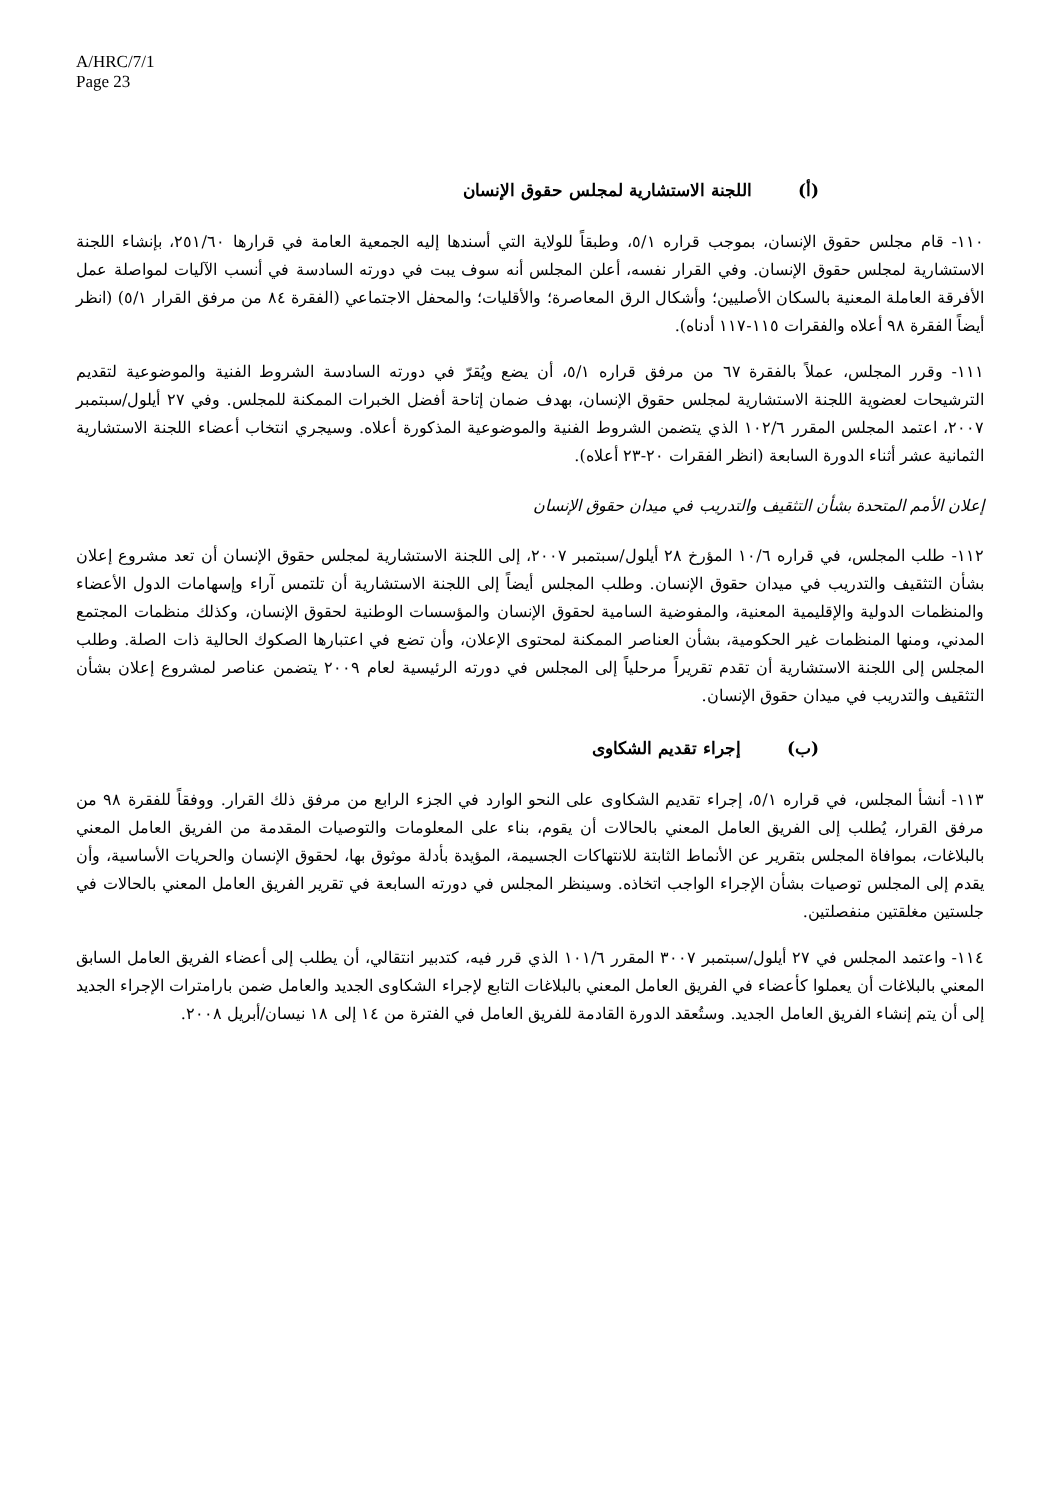A/HRC/7/1
Page 23
(أ) اللجنة الاستشارية لمجلس حقوق الإنسان
١١٠- قام مجلس حقوق الإنسان، بموجب قراره ٥/١، وطبقاً للولاية التي أسندها إليه الجمعية العامة في قرارها ٢٥١/٦٠، بإنشاء اللجنة الاستشارية لمجلس حقوق الإنسان. وفي القرار نفسه، أعلن المجلس أنه سوف يبت في دورته السادسة في أنسب الآليات لمواصلة عمل الأفرقة العاملة المعنية بالسكان الأصليين؛ وأشكال الرق المعاصرة؛ والأقليات؛ والمحفل الاجتماعي (الفقرة ٨٤ من مرفق القرار ٥/١) (انظر أيضاً الفقرة ٩٨ أعلاه والفقرات ١١٥-١١٧ أدناه).
١١١- وقرر المجلس، عملاً بالفقرة ٦٧ من مرفق قراره ٥/١، أن يضع ويُقرّ في دورته السادسة الشروط الفنية والموضوعية لتقديم الترشيحات لعضوية اللجنة الاستشارية لمجلس حقوق الإنسان، بهدف ضمان إتاحة أفضل الخبرات الممكنة للمجلس. وفي ٢٧ أيلول/سبتمبر ٢٠٠٧، اعتمد المجلس المقرر ١٠٢/٦ الذي يتضمن الشروط الفنية والموضوعية المذكورة أعلاه. وسيجري انتخاب أعضاء اللجنة الاستشارية الثمانية عشر أثناء الدورة السابعة (انظر الفقرات ٢٠-٢٣ أعلاه).
إعلان الأمم المتحدة بشأن التثقيف والتدريب في ميدان حقوق الإنسان
١١٢- طلب المجلس، في قراره ١٠/٦ المؤرخ ٢٨ أيلول/سبتمبر ٢٠٠٧، إلى اللجنة الاستشارية لمجلس حقوق الإنسان أن تعد مشروع إعلان بشأن التثقيف والتدريب في ميدان حقوق الإنسان. وطلب المجلس أيضاً إلى اللجنة الاستشارية أن تلتمس آراء وإسهامات الدول الأعضاء والمنظمات الدولية والإقليمية المعنية، والمفوضية السامية لحقوق الإنسان والمؤسسات الوطنية لحقوق الإنسان، وكذلك منظمات المجتمع المدني، ومنها المنظمات غير الحكومية، بشأن العناصر الممكنة لمحتوى الإعلان، وأن تضع في اعتبارها الصكوك الحالية ذات الصلة. وطلب المجلس إلى اللجنة الاستشارية أن تقدم تقريراً مرحلياً إلى المجلس في دورته الرئيسية لعام ٢٠٠٩ يتضمن عناصر لمشروع إعلان بشأن التثقيف والتدريب في ميدان حقوق الإنسان.
(ب) إجراء تقديم الشكاوى
١١٣- أنشأ المجلس، في قراره ٥/١، إجراء تقديم الشكاوى على النحو الوارد في الجزء الرابع من مرفق ذلك القرار. ووفقاً للفقرة ٩٨ من مرفق القرار، يُطلب إلى الفريق العامل المعني بالحالات أن يقوم، بناء على المعلومات والتوصيات المقدمة من الفريق العامل المعني بالبلاغات، بموافاة المجلس بتقرير عن الأنماط الثابتة للانتهاكات الجسيمة، المؤيدة بأدلة موثوق بها، لحقوق الإنسان والحريات الأساسية، وأن يقدم إلى المجلس توصيات بشأن الإجراء الواجب اتخاذه. وسينظر المجلس في دورته السابعة في تقرير الفريق العامل المعني بالحالات في جلستين مغلقتين منفصلتين.
١١٤- واعتمد المجلس في ٢٧ أيلول/سبتمبر ٣٠٠٧ المقرر ١٠١/٦ الذي قرر فيه، كتدبير انتقالي، أن يطلب إلى أعضاء الفريق العامل السابق المعني بالبلاغات أن يعملوا كأعضاء في الفريق العامل المعني بالبلاغات التابع لإجراء الشكاوى الجديد والعامل ضمن بارامترات الإجراء الجديد إلى أن يتم إنشاء الفريق العامل الجديد. وستُعقد الدورة القادمة للفريق العامل في الفترة من ١٤ إلى ١٨ نيسان/أبريل ٢٠٠٨.